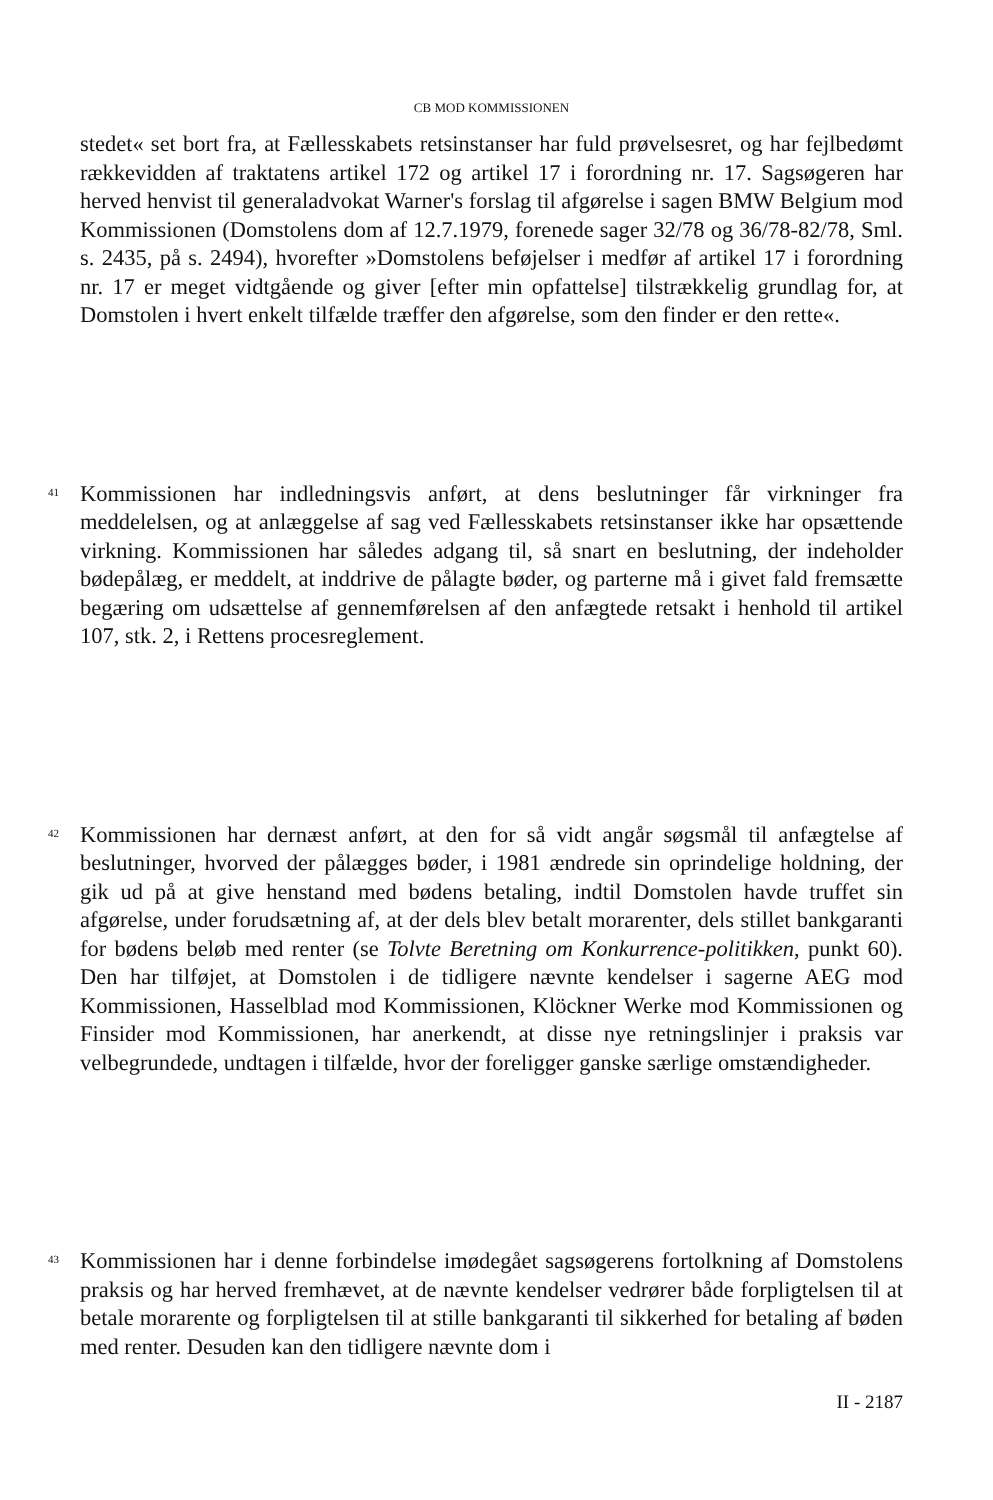CB MOD KOMMISSIONEN
stedet« set bort fra, at Fællesskabets retsinstanser har fuld prøvelsesret, og har fejlbedømt rækkevidden af traktatens artikel 172 og artikel 17 i forordning nr. 17. Sagsøgeren har herved henvist til generaladvokat Warner's forslag til afgørelse i sagen BMW Belgium mod Kommissionen (Domstolens dom af 12.7.1979, forenede sager 32/78 og 36/78-82/78, Sml. s. 2435, på s. 2494), hvorefter »Domstolens beføjelser i medfør af artikel 17 i forordning nr. 17 er meget vidtgående og giver [efter min opfattelse] tilstrækkelig grundlag for, at Domstolen i hvert enkelt tilfælde træffer den afgørelse, som den finder er den rette«.
41
Kommissionen har indledningsvis anført, at dens beslutninger får virkninger fra meddelelsen, og at anlæggelse af sag ved Fællesskabets retsinstanser ikke har opsættende virkning. Kommissionen har således adgang til, så snart en beslutning, der indeholder bødepålæg, er meddelt, at inddrive de pålagte bøder, og parterne må i givet fald fremsætte begæring om udsættelse af gennemførelsen af den anfægtede retsakt i henhold til artikel 107, stk. 2, i Rettens procesreglement.
42
Kommissionen har dernæst anført, at den for så vidt angår søgsmål til anfægtelse af beslutninger, hvorved der pålægges bøder, i 1981 ændrede sin oprindelige holdning, der gik ud på at give henstand med bødens betaling, indtil Domstolen havde truffet sin afgørelse, under forudsætning af, at der dels blev betalt morarenter, dels stillet bankgaranti for bødens beløb med renter (se Tolvte Beretning om Konkurrence-politikken, punkt 60). Den har tilføjet, at Domstolen i de tidligere nævnte kendelser i sagerne AEG mod Kommissionen, Hasselblad mod Kommissionen, Klöckner Werke mod Kommissionen og Finsider mod Kommissionen, har anerkendt, at disse nye retningslinjer i praksis var velbegrundede, undtagen i tilfælde, hvor der foreligger ganske særlige omstændigheder.
43
Kommissionen har i denne forbindelse imødegået sagsøgerens fortolkning af Domstolens praksis og har herved fremhævet, at de nævnte kendelser vedrører både forpligtelsen til at betale morarente og forpligtelsen til at stille bankgaranti til sikkerhed for betaling af bøden med renter. Desuden kan den tidligere nævnte dom i
II - 2187